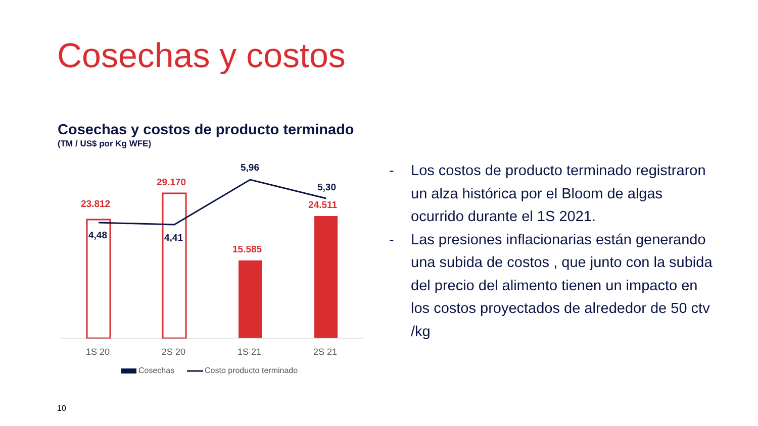Cosechas y costos
Cosechas y costos de producto terminado
(TM / US$ por Kg WFE)
23.812
29.170
15.585
24.511
4,48 4,41
5,96
5,30
1S 20 2S 20 1S 21 2S 21
Cosechas Costo producto terminado
- Los costos de producto terminado registraron un alza histórica por el Bloom de algas ocurrido durante el 1S 2021.
- Las presiones inflacionarias están generando una subida de costos , que junto con la subida del precio del alimento tienen un impacto en los costos proyectados de alrededor de 50 ctv /kg
10